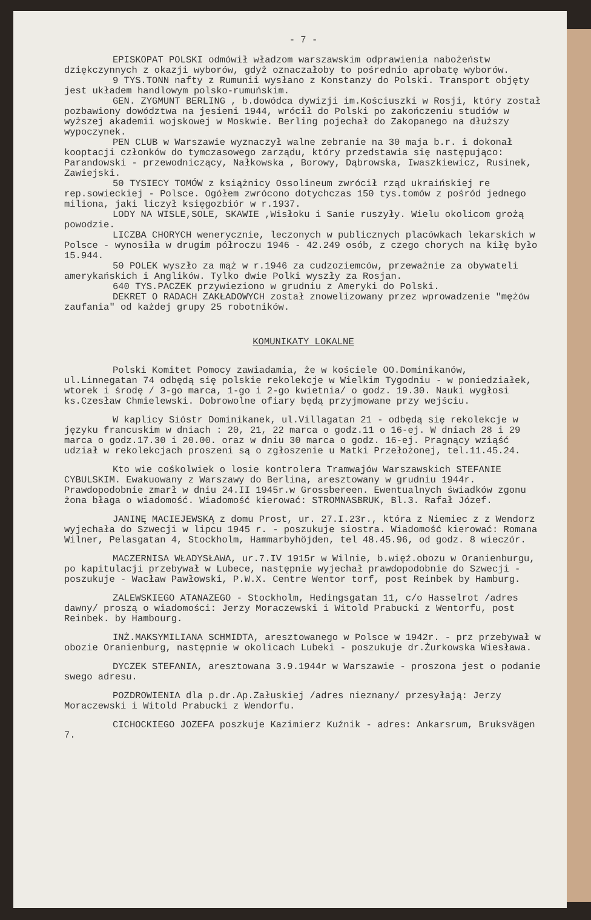- 7 -
EPISKOPAT POLSKI odmówił władzom warszawskim odprawienia nabożeństw dziękczynnych z okazji wyborów, gdyż oznaczałoby to pośrednio aprobatę wyborów.
9 TYS.TONN nafty z Rumunii wysłano z Konstanzy do Polski. Transport objęty jest układem handlowym polsko-rumuńskim.
GEN. ZYGMUNT BERLING , b.dowódca dywizji im.Kościuszki w Rosji, który został pozbawiony dowództwa na jesieni 1944, wrócił do Polski po zakończeniu studiów w wyższej akademii wojskowej w Moskwie. Berling pojechał do Zakopanego na dłuższy wypoczynek.
PEN CLUB w Warszawie wyznaczył walne zebranie na 30 maja b.r. i dokonał kooptacji członków do tymczasowego zarządu, który przedstawia się następująco: Parandowski - przewodniczący, Nałkowska , Borowy, Dąbrowska, Iwaszkiewicz, Rusinek, Zawiejski.
50 TYSIECY TOMÓW z książnicy Ossolineum zwrócił rząd ukraińskiej re rep.sowieckiej - Polsce. Ogółem zwrócono dotychczas 150 tys.tomów z pośród jednego miliona, jaki liczył księgozbiór w r.1937.
LODY NA WISLE,SOLE, SKAWIE ,Wisłoku i Sanie ruszyły. Wielu okolicom grożą powodzie.
LICZBA CHORYCH wenerycznie, leczonych w publicznych placówkach lekarskich w Polsce - wynosiła w drugim półroczu 1946 - 42.249 osób, z czego chorych na kiłę było 15.944.
50 POLEK wyszło za mąż w r.1946 za cudzoziemców, przeważnie za obywateli amerykańskich i Anglików. Tylko dwie Polki wyszły za Rosjan.
640 TYS.PACZEK przywieziono w grudniu z Ameryki do Polski.
DEKRET O RADACH ZAKŁADOWYCH został znowelizowany przez wprowadzenie "mężów zaufania" od każdej grupy 25 robotników.
KOMUNIKATY LOKALNE
Polski Komitet Pomocy zawiadamia, że w kościele OO.Dominikanów, ul.Linnegatan 74 odbędą się polskie rekolekcje w Wielkim Tygodniu - w poniedziałek, wtorek i środę / 3-go marca, 1-go i 2-go kwietnia/ o godz. 19.30. Nauki wygłosi ks.Czesław Chmielewski. Dobrowolne ofiary będą przyjmowane przy wejściu.
W kaplicy Sióstr Dominikanek, ul.Villagatan 21 - odbędą się rekolekcje w języku francuskim w dniach : 20, 21, 22 marca o godz.11 o 16-ej. W dniach 28 i 29 marca o godz.17.30 i 20.00. oraz w dniu 30 marca o godz. 16-ej. Pragnący wziąść udział w rekolekcjach proszeni są o zgłoszenie u Matki Przełożonej, tel.11.45.24.
Kto wie cośkolwiek o losie kontrolera Tramwajów Warszawskich STEFANIE CYBULSKIM. Ewakuowany z Warszawy do Berlina, aresztowany w grudniu 1944r. Prawdopodobnie zmarł w dniu 24.II 1945r.w Grossbereen. Ewentualnych świadków zgonu żona błaga o wiadomość. Wiadomość kierować: STROMNASBRUK, Bl.3. Rafał Józef.
JANINĘ MACIEJEWSKĄ z domu Prost, ur. 27.I.23r., która z Niemiec z z Wendorz wyjechała do Szwecji w lipcu 1945 r. - poszukuje siostra. Wiadomość kierować: Romana Wilner, Pelasgatan 4, Stockholm, Hammarbyhöjden, tel 48.45.96, od godz. 8 wieczór.
MACZERNISA WŁADYSŁAWA, ur.7.IV 1915r w Wilnie, b.więź.obozu w Oranienburgu, po kapitulacji przebywał w Lubece, następnie wyjechał prawdopodobnie do Szwecji - poszukuje - Wacław Pawłowski, P.W.X. Centre Wentor torf, post Reinbek by Hamburg.
ZALEWSKIEGO ATANAZEGO - Stockholm, Hedingsgatan 11, c/o Hasselrot /adres dawny/ proszą o wiadomości: Jerzy Moraczewski i Witold Prabucki z Wentorfu, post Reinbek. by Hambourg.
INŻ.MAKSYMILIANA SCHMIDTA, aresztowanego w Polsce w 1942r. - prz przebywał w obozie Oranienburg, następnie w okolicach Lubeki - poszukuje dr.Żurkowska Wiesława.
DYCZEK STEFANIA, aresztowana 3.9.1944r w Warszawie - proszona jest o podanie swego adresu.
POZDROWIENIA dla p.dr.Ap.Załuskiej /adres nieznany/ przesyłają: Jerzy Moraczewski i Witold Prabucki z Wendorfu.
CICHOCKIEGO JOZEFA poszkuje Kazimierz Kuźnik - adres: Ankarsrum, Bruksvägen 7.